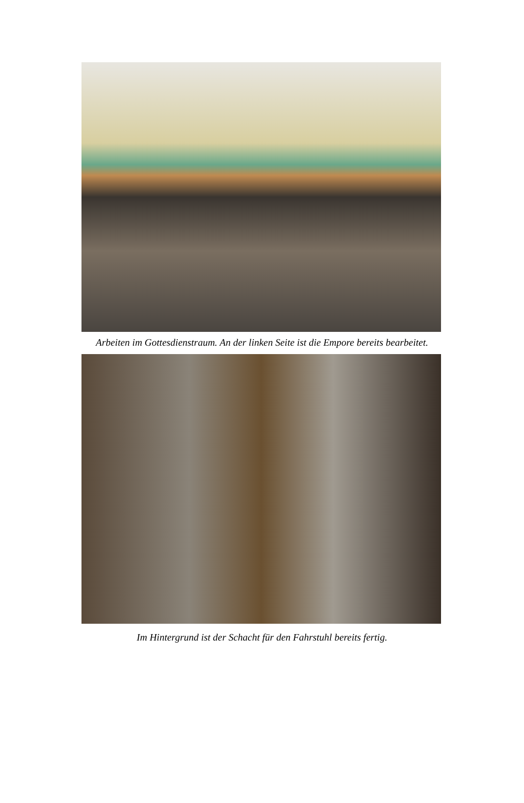Arbeiten im Gottesdienstraum. An der linken Seite ist die Empore bereits bearbeitet.
Im Hintergrund ist der Schacht für den Fahrstuhl bereits fertig.